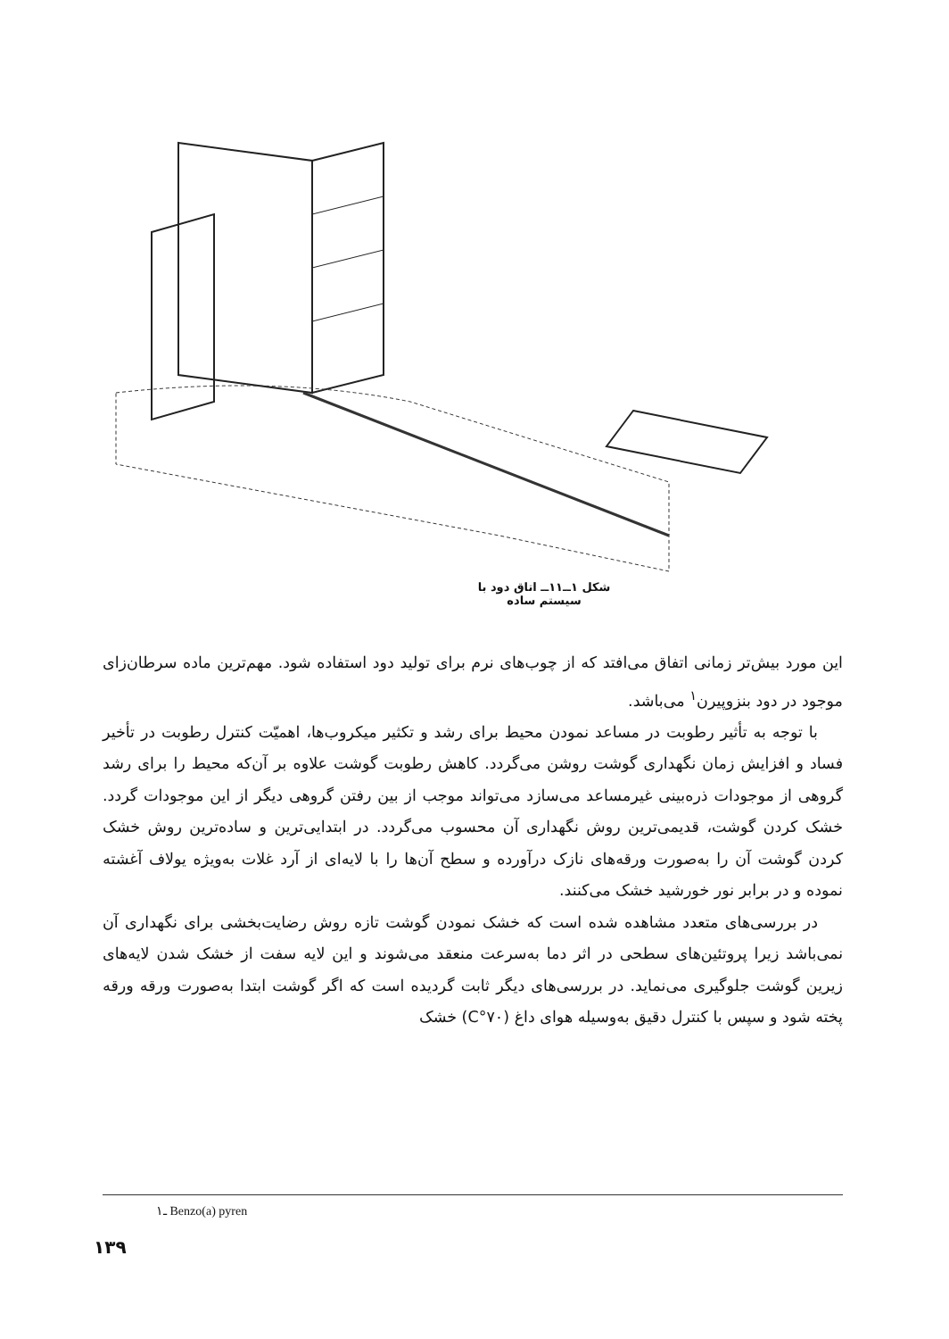شکل ۱ــ۱۱ــ اتاق دود با سیستم ساده
این مورد بیش‌تر زمانی اتفاق می‌افتد که از چوب‌های نرم برای تولید دود استفاده شود. مهم‌ترین ماده سرطان‌زای موجود در دود بنزوپیرن<sup>۱</sup> می‌باشد.
با توجه به تأثیر رطوبت در مساعد نمودن محیط برای رشد و تکثیر میکروب‌ها، اهمیّت کنترل رطوبت در تأخیر فساد و افزایش زمان نگهداری گوشت روشن می‌گردد. کاهش رطوبت گوشت علاوه بر آن‌که محیط را برای رشد گروهی از موجودات ذره‌بینی غیرمساعد می‌سازد می‌تواند موجب از بین رفتن گروهی دیگر از این موجودات گردد. خشک کردن گوشت، قدیمی‌ترین روش نگهداری آن محسوب می‌گردد. در ابتدایی‌ترین و ساده‌ترین روش خشک کردن گوشت آن را به‌صورت ورقه‌های نازک درآورده و سطح آن‌ها را با لایه‌ای از آرد غلات به‌ویژه یولاف آغشته نموده و در برابر نور خورشید خشک می‌کنند.
در بررسی‌های متعدد مشاهده شده است که خشک نمودن گوشت تازه روش رضایت‌بخشی برای نگهداری آن نمی‌باشد زیرا پروتئین‌های سطحی در اثر دما به‌سرعت منعقد می‌شوند و این لایه سفت از خشک شدن لایه‌های زیرین گوشت جلوگیری می‌نماید. در بررسی‌های دیگر ثابت گردیده است که اگر گوشت ابتدا به‌صورت ورقه ورقه پخته شود و سپس با کنترل دقیق به‌وسیله هوای داغ (۷۰°C) خشک
۱ـ Benzo(a) pyren
۱۳۹